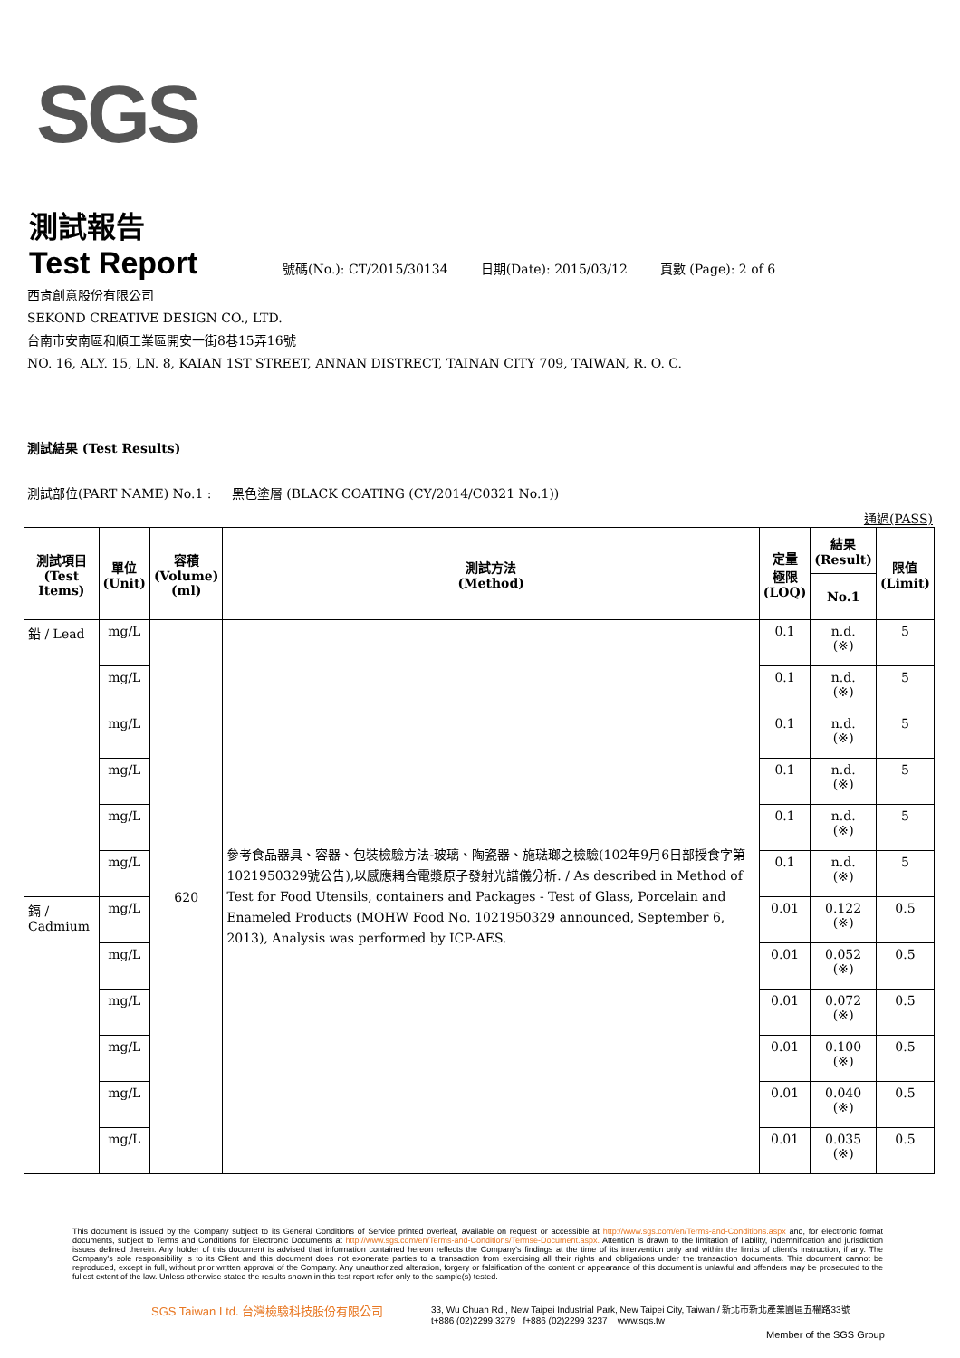SGS
測試報告
Test Report
號碼(No.): CT/2015/30134 日期(Date): 2015/03/12 頁數 (Page): 2 of 6
西肯創意股份有限公司
SEKOND CREATIVE DESIGN CO., LTD.
台南市安南區和順工業區開安一街8巷15弄16號
NO. 16, ALY. 15, LN. 8, KAIAN 1ST STREET, ANNAN DISTRECT, TAINAN CITY 709, TAIWAN, R. O. C.
測試結果 (Test Results)
測試部位(PART NAME) No.1 : 黑色塗層 (BLACK COATING (CY/2014/C0321 No.1))
通過(PASS)
| 測試項目 (Test Items) | 單位 (Unit) | 容積 (Volume) (ml) | 測試方法 (Method) | 定量 極限 (LOQ) | 結果 (Result) | 限值 (Limit) |
| --- | --- | --- | --- | --- | --- | --- |
| | | | | | No.1 | |
| 鉛 / Lead | mg/L | 620 | 參考食品器具、容器、包裝檢驗方法-玻璃、陶瓷器、施琺瑯之檢驗(102年9月6日部授食字第1021950329號公告),以感應耦合電漿原子發射光譜儀分析. / As described in Method of Test for Food Utensils, containers and Packages - Test of Glass, Porcelain and Enameled Products (MOHW Food No. 1021950329 announced, September 6, 2013), Analysis was performed by ICP-AES. | 0.1 | n.d. (※) | 5 |
| | mg/L | | | 0.1 | n.d. (※) | 5 |
| | mg/L | | | 0.1 | n.d. (※) | 5 |
| | mg/L | | | 0.1 | n.d. (※) | 5 |
| | mg/L | | | 0.1 | n.d. (※) | 5 |
| | mg/L | | | 0.1 | n.d. (※) | 5 |
| 鎘 / Cadmium | mg/L | | | 0.01 | 0.122 (※) | 0.5 |
| | mg/L | | | 0.01 | 0.052 (※) | 0.5 |
| | mg/L | | | 0.01 | 0.072 (※) | 0.5 |
| | mg/L | | | 0.01 | 0.100 (※) | 0.5 |
| | mg/L | | | 0.01 | 0.040 (※) | 0.5 |
| | mg/L | | | 0.01 | 0.035 (※) | 0.5 |
This document is issued by the Company subject to its General Conditions of Service printed overleaf, available on request or accessible at http://www.sgs.com/en/Terms-and-Conditions.aspx and, for electronic format documents, subject to Terms and Conditions for Electronic Documents at http://www.sgs.com/en/Terms-and-Conditions/Termse-Document.aspx. Attention is drawn to the limitation of liability, indemnification and jurisdiction issues defined therein. Any holder of this document is advised that information contained hereon reflects the Company's findings at the time of its intervention only and within the limits of client's instruction, if any. The Company's sole responsibility is to its Client and this document does not exonerate parties to a transaction from exercising all their rights and obligations under the transaction documents. This document cannot be reproduced, except in full, without prior written approval of the Company. Any unauthorized alteration, forgery or falsification of the content or appearance of this document is unlawful and offenders may be prosecuted to the fullest extent of the law. Unless otherwise stated the results shown in this test report refer only to the sample(s) tested.
SGS Taiwan Ltd. 台灣檢驗科技股份有限公司
33, Wu Chuan Rd., New Taipei Industrial Park, New Taipei City, Taiwan / 新北市新北產業園區五權路33號
t+886 (02)2299 3279 f+886 (02)2299 3237 www.sgs.tw
Member of the SGS Group